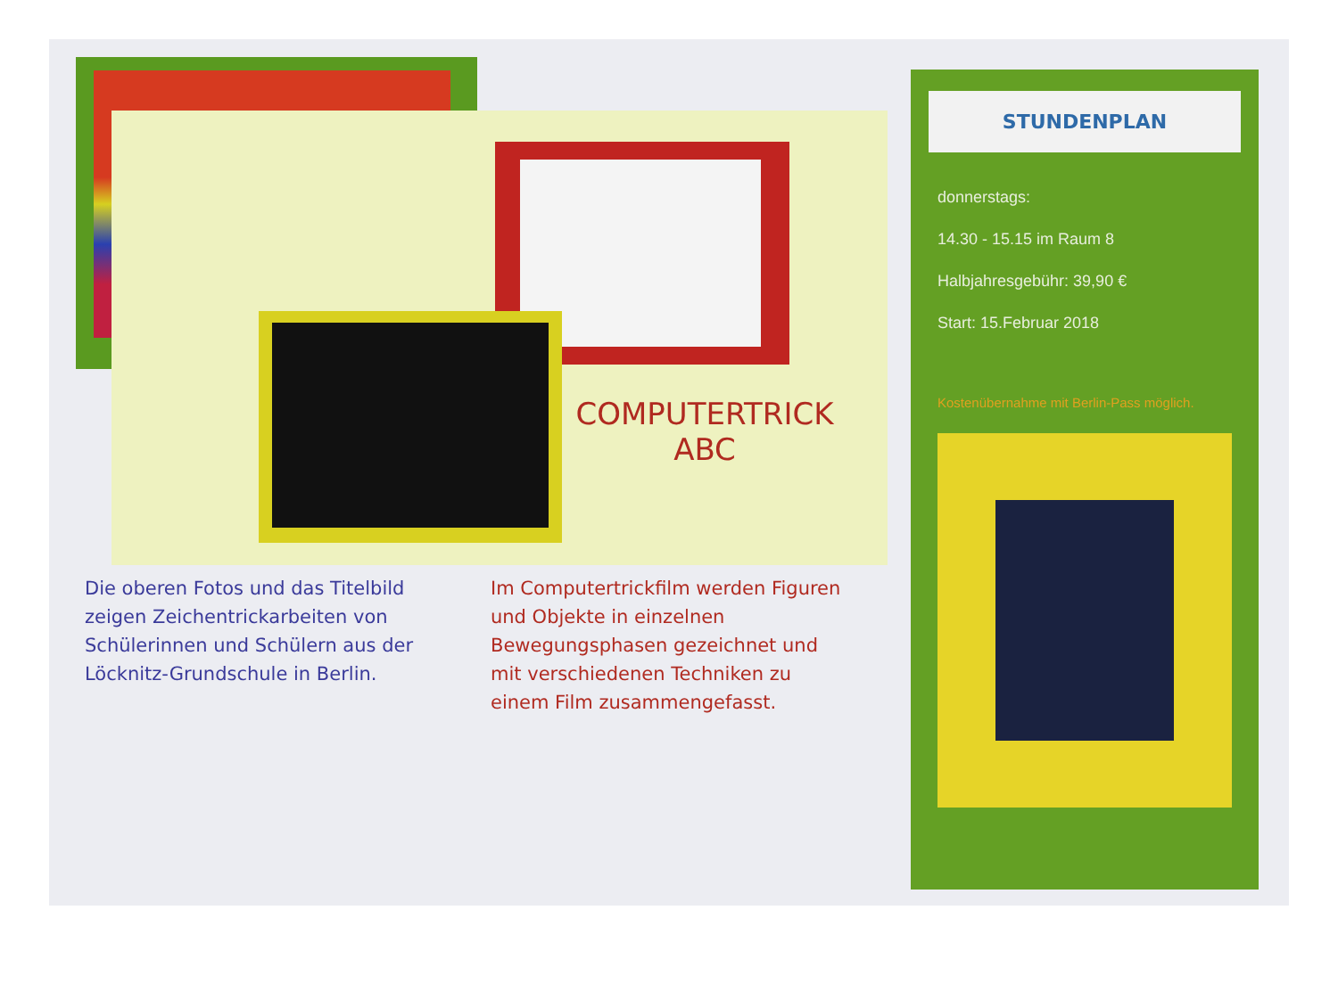COMPUTERTRICK
ABC
Die oberen Fotos und das Titelbild zeigen Zeichentrickarbeiten von Schülerinnen und Schülern aus der Löcknitz-Grundschule in Berlin.
Im Computertrickfilm werden Figuren und Objekte in einzelnen Bewegungsphasen gezeichnet und mit verschiedenen Techniken zu einem Film zusammengefasst.
STUNDENPLAN
donnerstags:
14.30 - 15.15 im Raum 8
Halbjahresgebühr: 39,90 €
Start: 15.Februar 2018
Kostenübernahme mit Berlin-Pass möglich.